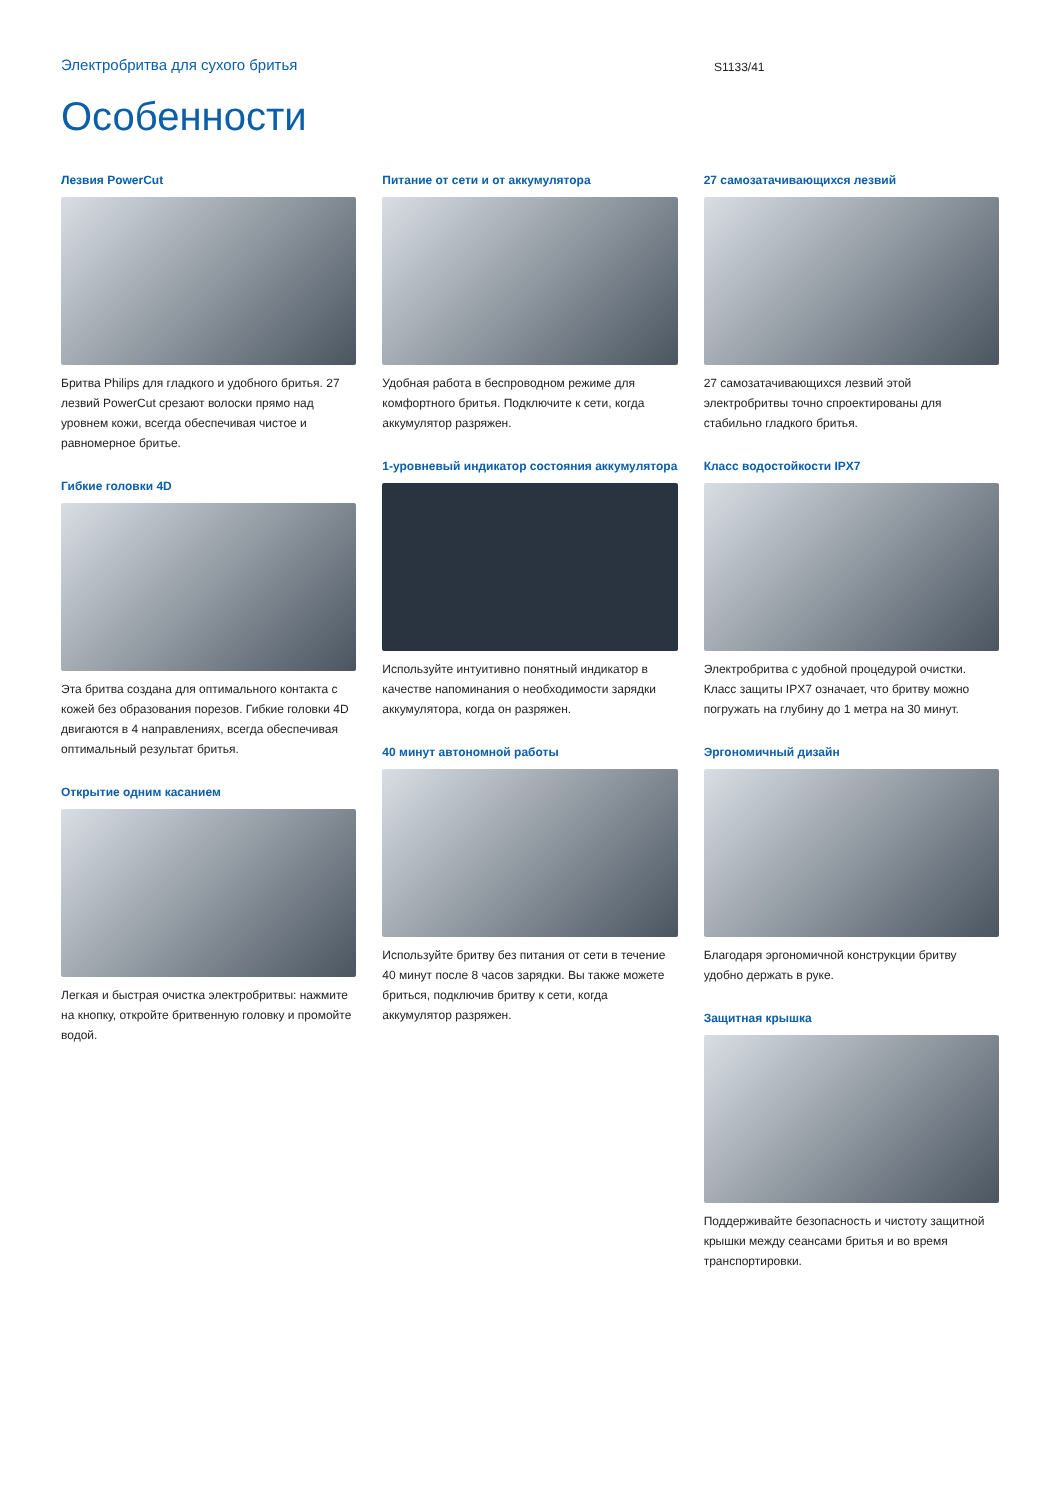Электробритва для сухого бритья
S1133/41
Особенности
Лезвия PowerCut
Бритва Philips для гладкого и удобного бритья. 27 лезвий PowerCut срезают волоски прямо над уровнем кожи, всегда обеспечивая чистое и равномерное бритье.
Гибкие головки 4D
Эта бритва создана для оптимального контакта с кожей без образования порезов. Гибкие головки 4D двигаются в 4 направлениях, всегда обеспечивая оптимальный результат бритья.
Открытие одним касанием
Легкая и быстрая очистка электробритвы: нажмите на кнопку, откройте бритвенную головку и промойте водой.
Питание от сети и от аккумулятора
Удобная работа в беспроводном режиме для комфортного бритья. Подключите к сети, когда аккумулятор разряжен.
1-уровневый индикатор состояния аккумулятора
Используйте интуитивно понятный индикатор в качестве напоминания о необходимости зарядки аккумулятора, когда он разряжен.
40 минут автономной работы
Используйте бритву без питания от сети в течение 40 минут после 8 часов зарядки. Вы также можете бриться, подключив бритву к сети, когда аккумулятор разряжен.
27 самозатачивающихся лезвий
27 самозатачивающихся лезвий этой электробритвы точно спроектированы для стабильно гладкого бритья.
Класс водостойкости IPX7
Электробритва с удобной процедурой очистки. Класс защиты IPX7 означает, что бритву можно погружать на глубину до 1 метра на 30 минут.
Эргономичный дизайн
Благодаря эргономичной конструкции бритву удобно держать в руке.
Защитная крышка
Поддерживайте безопасность и чистоту защитной крышки между сеансами бритья и во время транспортировки.